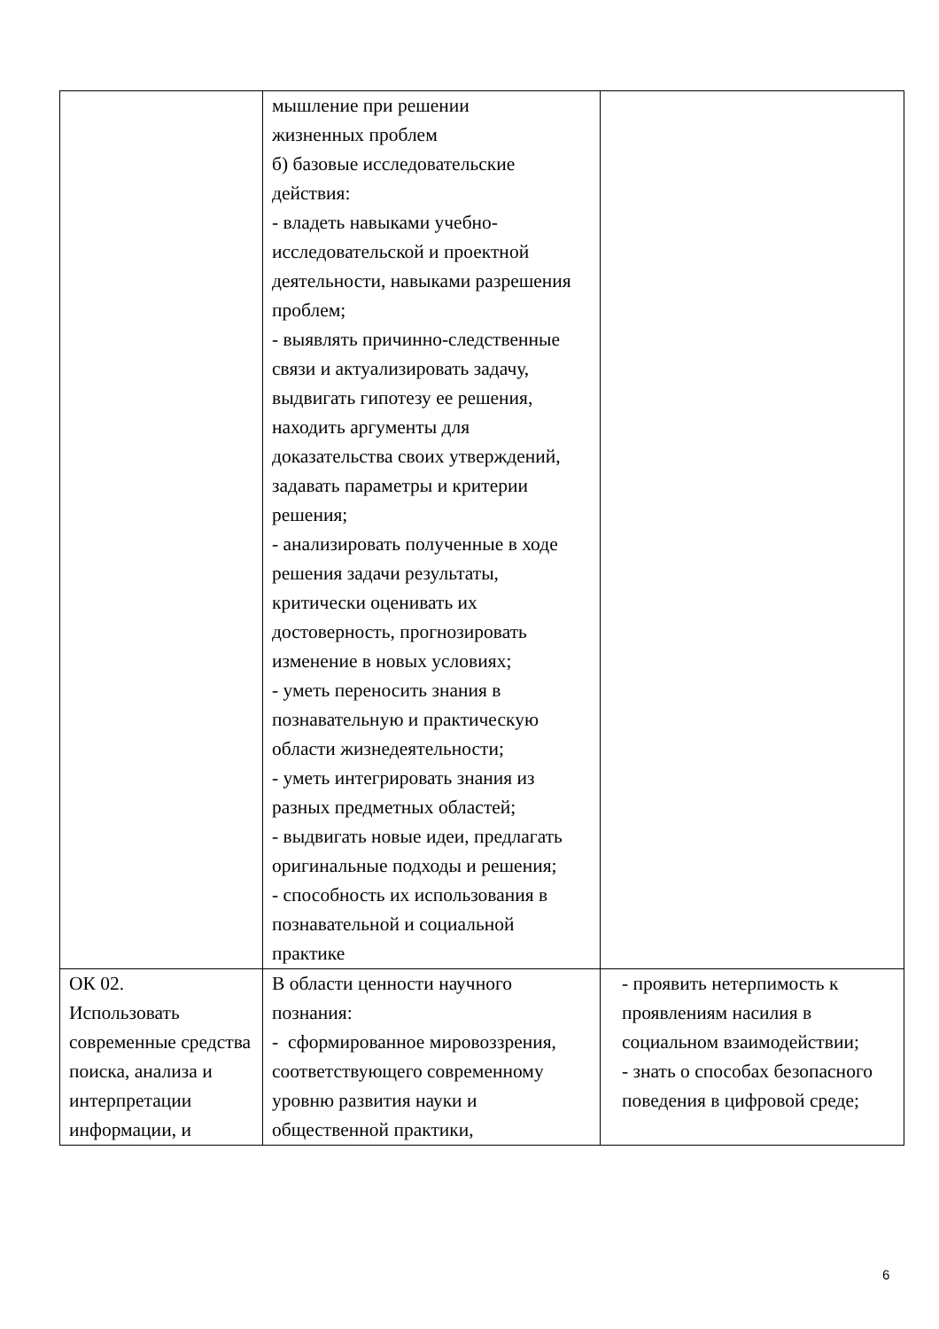| | мышление при решении жизненных проблем б) базовые исследовательские действия: - владеть навыками учебно-исследовательской и проектной деятельности, навыками разрешения проблем; - выявлять причинно-следственные связи и актуализировать задачу, выдвигать гипотезу ее решения, находить аргументы для доказательства своих утверждений, задавать параметры и критерии решения; - анализировать полученные в ходе решения задачи результаты, критически оценивать их достоверность, прогнозировать изменение в новых условиях; - уметь переносить знания в познавательную и практическую области жизнедеятельности; - уметь интегрировать знания из разных предметных областей; - выдвигать новые идеи, предлагать оригинальные подходы и решения; - способность их использования в познавательной и социальной практике | |
| ОК 02. Использовать современные средства поиска, анализа и интерпретации информации, и | В области ценности научного познания: - сформированное мировоззрения, соответствующего современному уровню развития науки и общественной практики, | - проявить нетерпимость к проявлениям насилия в социальном взаимодействии; - знать о способах безопасного поведения в цифровой среде; |
6